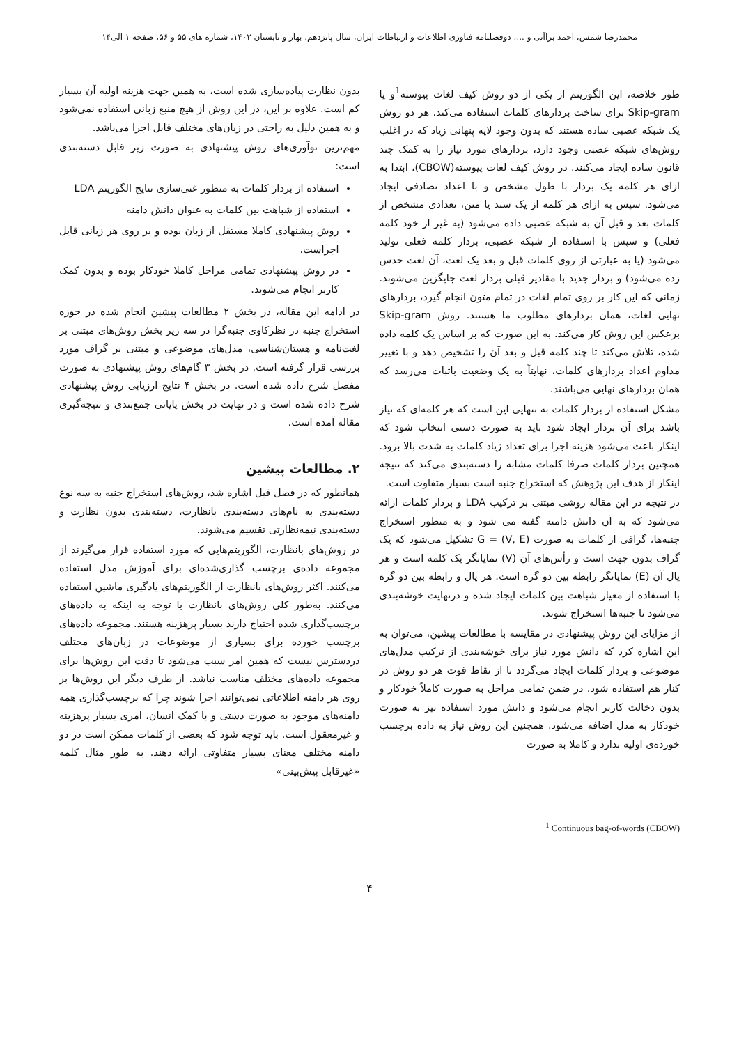محمدرضا شمس، احمد براآنی و ...، دوفصلنامه فناوری اطلاعات و ارتباطات ایران، سال پانزدهم، بهار و تابستان ۱۴۰۲، شماره های ۵۵ و ۵۶، صفحه ۱ الی۱۴
طور خلاصه، این الگوریتم از یکی از دو روش کیف لغات پیوسته<sup>1</sup>و یا Skip-gram برای ساخت بردارهای کلمات استفاده می‌کند. هر دو روش یک شبکه عصبی ساده هستند که بدون وجود لایه پنهانی زیاد که در اغلب روش‌های شبکه عصبی وجود دارد، بردارهای مورد نیاز را به کمک چند قانون ساده ایجاد می‌کنند. در روش کیف لغات پیوسته(CBOW)، ابتدا به ازای هر کلمه یک بردار با طول مشخص و با اعداد تصادفی ایجاد می‌شود. سپس به ازای هر کلمه از یک سند یا متن، تعدادی مشخص از کلمات بعد و قبل آن به شبکه عصبی داده می‌شود (به غیر از خود کلمه فعلی) و سپس با استفاده از شبکه عصبی، بردار کلمه فعلی تولید می‌شود (یا به عبارتی از روی کلمات قبل و بعد یک لغت، آن لغت حدس زده می‌شود) و بردار جدید با مقادیر قبلی بردار لغت جایگزین می‌شوند. زمانی که این کار بر روی تمام لغات در تمام متون انجام گیرد، بردارهای نهایی لغات، همان بردارهای مطلوب ما هستند. روش Skip-gram برعکس این روش کار می‌کند. به این صورت که بر اساس یک کلمه داده شده، تلاش می‌کند تا چند کلمه قبل و بعد آن را تشخیص دهد و با تغییر مداوم اعداد بردارهای کلمات، نهایتاً به یک وضعیت باثبات می‌رسد که همان بردارهای نهایی می‌باشند.
مشکل استفاده از بردار کلمات به تنهایی این است که هر کلمه‌ای که نیاز باشد برای آن بردار ایجاد شود باید به صورت دستی انتخاب شود که اینکار باعث می‌شود هزینه اجرا برای تعداد زیاد کلمات به شدت بالا برود. همچنین بردار کلمات صرفا کلمات مشابه را دسته‌بندی می‌کند که نتیجه اینکار از هدف این پژوهش که استخراج جنبه است بسیار متفاوت است.
در نتیجه در این مقاله روشی مبتنی بر ترکیب LDA و بردار کلمات ارائه می‌شود که به آن دانش دامنه گفته می شود و به منظور استخراج جنبه‌ها، گرافی از کلمات به صورت G = (V, E) تشکیل می‌شود که یک گراف بدون جهت است و رأس‌های آن (V) نمایانگر یک کلمه است و هر یال آن (E) نمایانگر رابطه بین دو گره است. هر یال و رابطه بین دو گره با استفاده از معیار شباهت بین کلمات ایجاد شده و درنهایت خوشه‌بندی می‌شود تا جنبه‌ها استخراج شوند.
از مزایای این روش پیشنهادی در مقایسه با مطالعات پیشین، می‌توان به این اشاره کرد که دانش مورد نیاز برای خوشه‌بندی از ترکیب مدل‌های موضوعی و بردار کلمات ایجاد می‌گردد تا از نقاط قوت هر دو روش در کنار هم استفاده شود. در ضمن تمامی مراحل به صورت کاملاً خودکار و بدون دخالت کاربر انجام می‌شود و دانش مورد استفاده نیز به صورت خودکار به مدل اضافه می‌شود. همچنین این روش نیاز به داده برچسب خورده‌ی اولیه ندارد و کاملا به صورت
بدون نظارت پیاده‌سازی شده است، به همین جهت هزینه اولیه آن بسیار کم است. علاوه بر این، در این روش از هیچ منبع زبانی استفاده نمی‌شود و به همین دلیل به راحتی در زبان‌های مختلف قابل اجرا می‌باشد.
مهم‌ترین نوآوری‌های روش پیشنهادی به صورت زیر قابل دسته‌بندی است:
استفاده از بردار کلمات به منظور غنی‌سازی نتایج الگوریتم LDA
استفاده از شباهت بین کلمات به عنوان دانش دامنه
روش پیشنهادی کاملا مستقل از زبان بوده و بر روی هر زبانی قابل اجراست.
در روش پیشنهادی تمامی مراحل کاملا خودکار بوده و بدون کمک کاربر انجام می‌شوند.
در ادامه این مقاله، در بخش ۲ مطالعات پیشین انجام شده در حوزه استخراج جنبه در نظرکاوی جنبه‌گرا در سه زیر بخش روش‌های مبتنی بر لغت‌نامه و هستان‌شناسی، مدل‌های موضوعی و مبتنی بر گراف مورد بررسی قرار گرفته است. در بخش ۳ گام‌های روش پیشنهادی به صورت مفصل شرح داده شده است. در بخش ۴ نتایج ارزیابی روش پیشنهادی شرح داده شده است و در نهایت در بخش پایانی جمع‌بندی و نتیجه‌گیری مقاله آمده است.
۲. مطالعات پیشین
همانطور که در فصل قبل اشاره شد، روش‌های استخراج جنبه به سه نوع دسته‌بندی به نام‌های دسته‌بندی بانظارت، دسته‌بندی بدون نظارت و دسته‌بندی نیمه‌نظارتی تقسیم می‌شوند.
در روش‌های بانظارت، الگوریتم‌هایی که مورد استفاده قرار می‌گیرند از مجموعه داده‌ی برچسب گذاری‌شده‌ای برای آموزش مدل استفاده می‌کنند. اکثر روش‌های بانظارت از الگوریتم‌های یادگیری ماشین استفاده می‌کنند. به‌طور کلی روش‌های بانظارت با توجه به اینکه به داده‌های برچسب‌گذاری شده احتیاج دارند بسیار پرهزینه هستند. مجموعه داده‌های برچسب خورده برای بسیاری از موضوعات در زبان‌های مختلف دردسترس نیست که همین امر سبب می‌شود تا دقت این روش‌ها برای مجموعه داده‌های مختلف مناسب نباشد. از طرف دیگر این روش‌ها بر روی هر دامنه اطلاعاتی نمی‌توانند اجرا شوند چرا که برچسب‌گذاری همه دامنه‌های موجود به صورت دستی و با کمک انسان، امری بسیار پرهزینه و غیرمعقول است. باید توجه شود که بعضی از کلمات ممکن است در دو دامنه مختلف معنای بسیار متفاوتی ارائه دهند. به طور مثال کلمه «غیرقابل پیش‌بینی»
<sup>1</sup> Continuous bag-of-words (CBOW)
۴